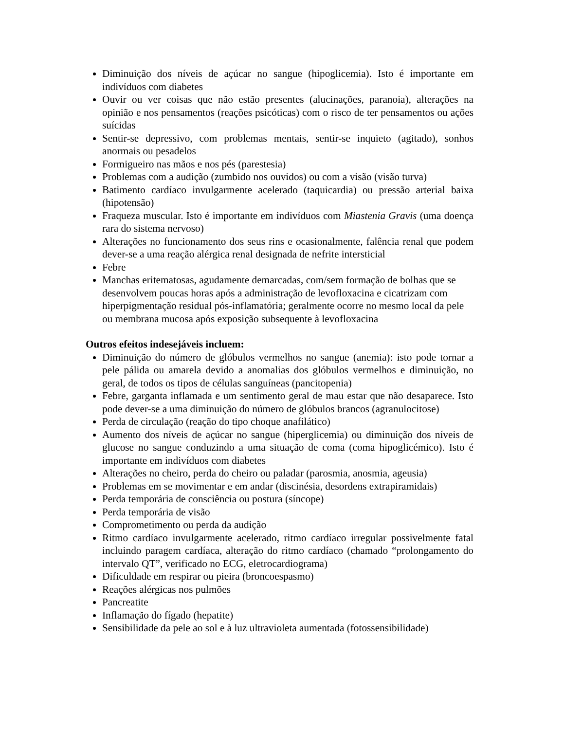Diminuição dos níveis de açúcar no sangue (hipoglicemia). Isto é importante em indivíduos com diabetes
Ouvir ou ver coisas que não estão presentes (alucinações, paranoia), alterações na opinião e nos pensamentos (reações psicóticas) com o risco de ter pensamentos ou ações suícidas
Sentir-se depressivo, com problemas mentais, sentir-se inquieto (agitado), sonhos anormais ou pesadelos
Formigueiro nas mãos e nos pés (parestesia)
Problemas com a audição (zumbido nos ouvidos) ou com a visão (visão turva)
Batimento cardíaco invulgarmente acelerado (taquicardia) ou pressão arterial baixa (hipotensão)
Fraqueza muscular. Isto é importante em indivíduos com Miastenia Gravis (uma doença rara do sistema nervoso)
Alterações no funcionamento dos seus rins e ocasionalmente, falência renal que podem dever-se a uma reação alérgica renal designada de nefrite intersticial
Febre
Manchas eritematosas, agudamente demarcadas, com/sem formação de bolhas que se desenvolvem poucas horas após a administração de levofloxacina e cicatrizam com hiperpigmentação residual pós-inflamatória; geralmente ocorre no mesmo local da pele ou membrana mucosa após exposição subsequente à levofloxacina
Outros efeitos indesejáveis incluem:
Diminuição do número de glóbulos vermelhos no sangue (anemia): isto pode tornar a pele pálida ou amarela devido a anomalias dos glóbulos vermelhos e diminuição, no geral, de todos os tipos de células sanguíneas (pancitopenia)
Febre, garganta inflamada e um sentimento geral de mau estar que não desaparece. Isto pode dever-se a uma diminuição do número de glóbulos brancos (agranulocitose)
Perda de circulação (reação do tipo choque anafilático)
Aumento dos níveis de açúcar no sangue (hiperglicemia) ou diminuição dos níveis de glucose no sangue conduzindo a uma situação de coma (coma hipoglicémico). Isto é importante em indivíduos com diabetes
Alterações no cheiro, perda do cheiro ou paladar (parosmia, anosmia, ageusia)
Problemas em se movimentar e em andar (discinésia, desordens extrapiramidais)
Perda temporária de consciência ou postura (síncope)
Perda temporária de visão
Comprometimento ou perda da audição
Ritmo cardíaco invulgarmente acelerado, ritmo cardíaco irregular possivelmente fatal incluindo paragem cardíaca, alteração do ritmo cardíaco (chamado “prolongamento do intervalo QT”, verificado no ECG, eletrocardiograma)
Dificuldade em respirar ou pieira (broncoespasmo)
Reações alérgicas nos pulmões
Pancreatite
Inflamação do fígado (hepatite)
Sensibilidade da pele ao sol e à luz ultravioleta aumentada (fotossensibilidade)